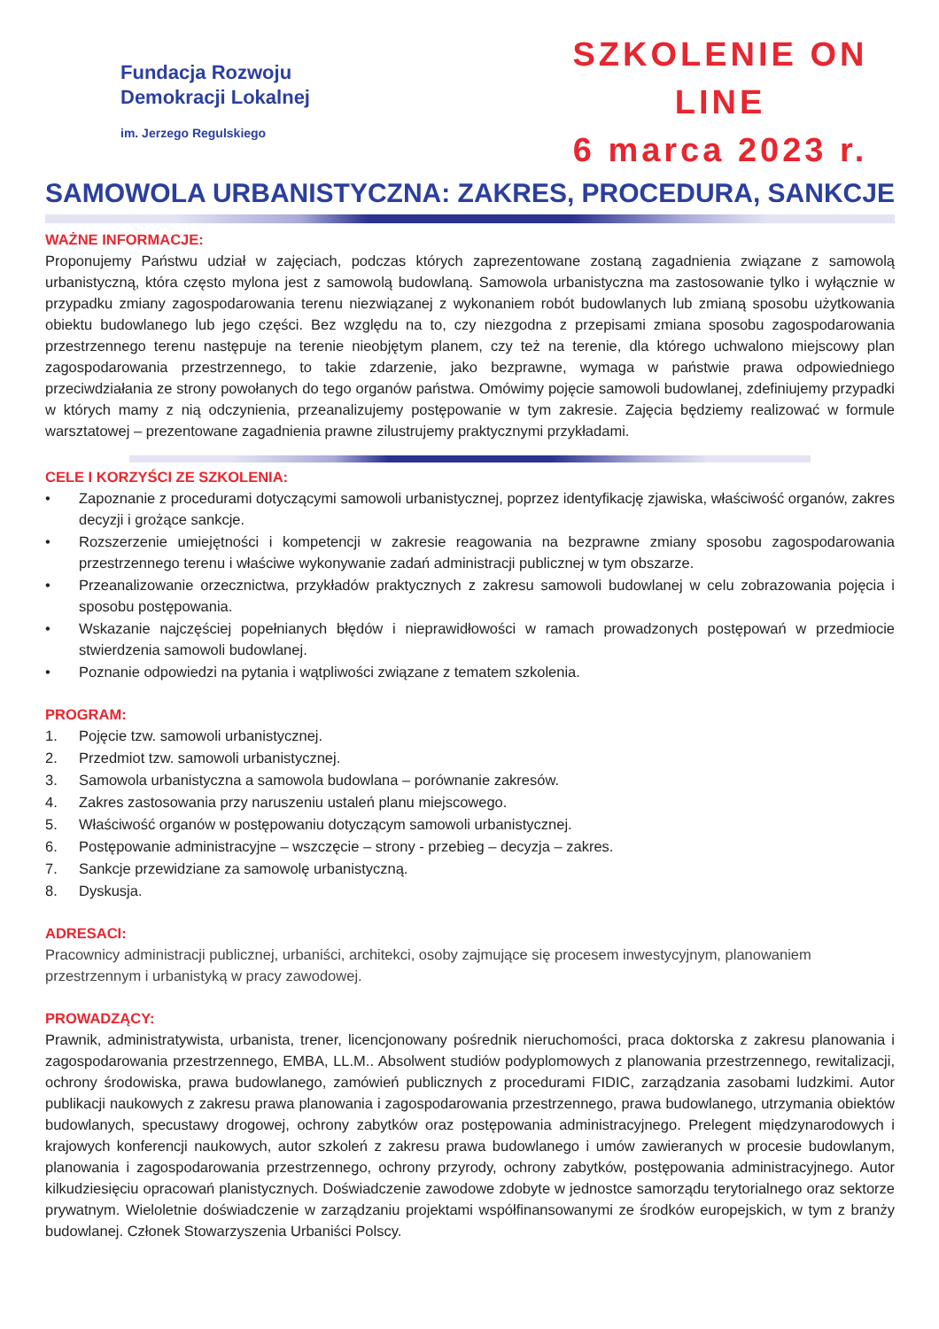Fundacja Rozwoju
Demokracji Lokalnej
im. Jerzego Regulskiego
SZKOLENIE ON LINE
6 marca 2023 r.
SAMOWOLA URBANISTYCZNA: ZAKRES, PROCEDURA, SANKCJE
WAŻNE INFORMACJE:
Proponujemy Państwu udział w zajęciach, podczas których zaprezentowane zostaną zagadnienia związane z samowolą urbanistyczną, która często mylona jest z samowolą budowlaną. Samowola urbanistyczna ma zastosowanie tylko i wyłącznie w przypadku zmiany zagospodarowania terenu niezwiązanej z wykonaniem robót budowlanych lub zmianą sposobu użytkowania obiektu budowlanego lub jego części. Bez względu na to, czy niezgodna z przepisami zmiana sposobu zagospodarowania przestrzennego terenu następuje na terenie nieobjętym planem, czy też na terenie, dla którego uchwalono miejscowy plan zagospodarowania przestrzennego, to takie zdarzenie, jako bezprawne, wymaga w państwie prawa odpowiedniego przeciwdziałania ze strony powołanych do tego organów państwa. Omówimy pojęcie samowoli budowlanej, zdefiniujemy przypadki w których mamy z nią odczynienia, przeanalizujemy postępowanie w tym zakresie. Zajęcia będziemy realizować w formule warsztatowej – prezentowane zagadnienia prawne zilustrujemy praktycznymi przykładami.
CELE I KORZYŚCI ZE SZKOLENIA:
• Zapoznanie z procedurami dotyczącymi samowoli urbanistycznej, poprzez identyfikację zjawiska, właściwość organów, zakres decyzji i grożące sankcje.
• Rozszerzenie umiejętności i kompetencji w zakresie reagowania na bezprawne zmiany sposobu zagospodarowania przestrzennego terenu i właściwe wykonywanie zadań administracji publicznej w tym obszarze.
• Przeanalizowanie orzecznictwa, przykładów praktycznych z zakresu samowoli budowlanej w celu zobrazowania pojęcia i sposobu postępowania.
• Wskazanie najczęściej popełnianych błędów i nieprawidłowości w ramach prowadzonych postępowań w przedmiocie stwierdzenia samowoli budowlanej.
• Poznanie odpowiedzi na pytania i wątpliwości związane z tematem szkolenia.
PROGRAM:
1. Pojęcie tzw. samowoli urbanistycznej.
2. Przedmiot tzw. samowoli urbanistycznej.
3. Samowola urbanistyczna a samowola budowlana – porównanie zakresów.
4. Zakres zastosowania przy naruszeniu ustaleń planu miejscowego.
5. Właściwość organów w postępowaniu dotyczącym samowoli urbanistycznej.
6. Postępowanie administracyjne – wszczęcie – strony - przebieg – decyzja – zakres.
7. Sankcje przewidziane za samowolę urbanistyczną.
8. Dyskusja.
ADRESACI:
Pracownicy administracji publicznej, urbaniści, architekci, osoby zajmujące się procesem inwestycyjnym, planowaniem przestrzennym i urbanistyką w pracy zawodowej.
PROWADZĄCY:
Prawnik, administratywista, urbanista, trener, licencjonowany pośrednik nieruchomości, praca doktorska z zakresu planowania i zagospodarowania przestrzennego, EMBA, LL.M.. Absolwent studiów podyplomowych z planowania przestrzennego, rewitalizacji, ochrony środowiska, prawa budowlanego, zamówień publicznych z procedurami FIDIC, zarządzania zasobami ludzkimi. Autor publikacji naukowych z zakresu prawa planowania i zagospodarowania przestrzennego, prawa budowlanego, utrzymania obiektów budowlanych, specustawy drogowej, ochrony zabytków oraz postępowania administracyjnego. Prelegent międzynarodowych i krajowych konferencji naukowych, autor szkoleń z zakresu prawa budowlanego i umów zawieranych w procesie budowlanym, planowania i zagospodarowania przestrzennego, ochrony przyrody, ochrony zabytków, postępowania administracyjnego. Autor kilkudziesięciu opracowań planistycznych. Doświadczenie zawodowe zdobyte w jednostce samorządu terytorialnego oraz sektorze prywatnym. Wieloletnie doświadczenie w zarządzaniu projektami współfinansowanymi ze środków europejskich, w tym z branży budowlanej. Członek Stowarzyszenia Urbaniści Polscy.